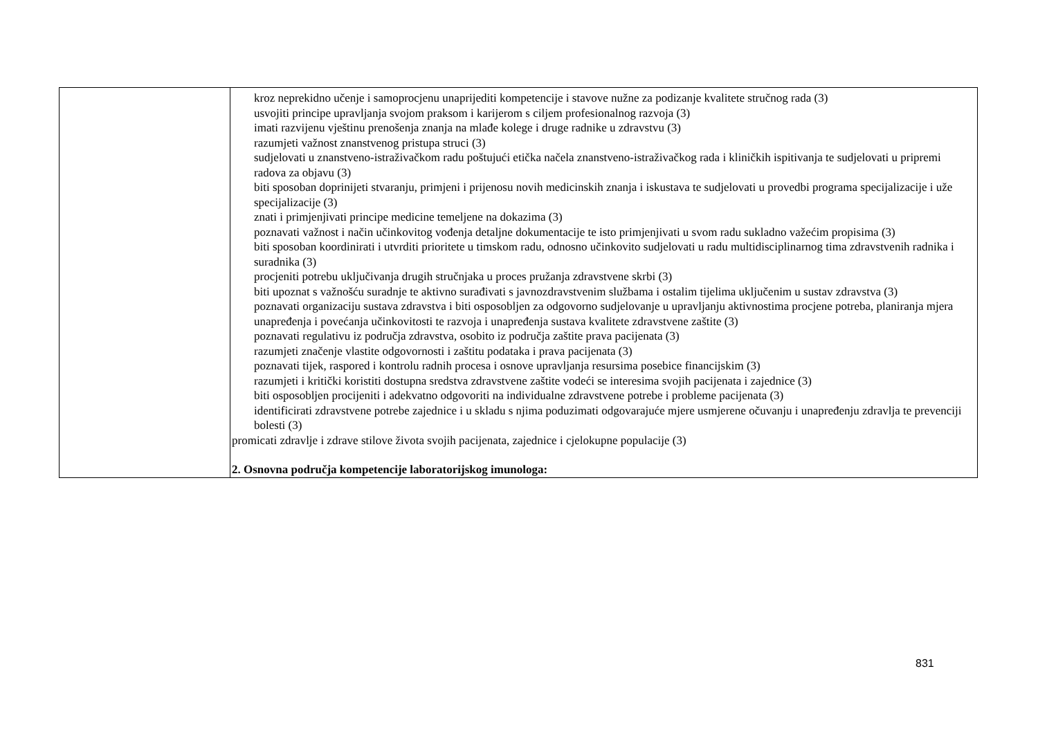| | kroz neprekidno učenje i samoprocjenu unaprijediti kompetencije i stavove nužne za podizanje kvalitete stručnog rada (3) usvojiti principe upravljanja svojom praksom i karijerom s ciljem profesionalnog razvoja (3) imati razvijenu vještinu prenošenja znanja na mlađe kolege i druge radnike u zdravstvu (3) razumjeti važnost znanstvenog pristupa struci (3) sudjelovati u znanstveno-istraživačkom radu poštujući etička načela znanstveno-istraživačkog rada i kliničkih ispitivanja te sudjelovati u pripremi radova za objavu (3) biti sposoban doprinijeti stvaranju, primjeni i prijenosu novih medicinskih znanja i iskustava te sudjelovati u provedbi programa specijalizacije i uže specijalizacije (3) znati i primjenjivati principe medicine temeljene na dokazima (3) poznavati važnost i način učinkovitog vođenja detaljne dokumentacije te isto primjenjivati u svom radu sukladno važećim propisima (3) biti sposoban koordinirati i utvrditi prioritete u timskom radu, odnosno učinkovito sudjelovati u radu multidisciplinarnog tima zdravstvenih radnika i suradnika (3) procjeniti potrebu uključivanja drugih stručnjaka u proces pružanja zdravstvene skrbi (3) biti upoznat s važnošću suradnje te aktivno surađivati s javnozdravstvenim službama i ostalim tijelima uključenim u sustav zdravstva (3) poznavati organizaciju sustava zdravstva i biti osposobljen za odgovorno sudjelovanje u upravljanju aktivnostima procjene potreba, planiranja mjera unapređenja i povećanja učinkovitosti te razvoja i unapređenja sustava kvalitete zdravstvene zaštite (3) poznavati regulativu iz područja zdravstva, osobito iz područja zaštite prava pacijenata (3) razumjeti značenje vlastite odgovornosti i zaštitu podataka i prava pacijenata (3) poznavati tijek, raspored i kontrolu radnih procesa i osnove upravljanja resursima posebice financijskim (3) razumjeti i kritički koristiti dostupna sredstva zdravstvene zaštite vodeći se interesima svojih pacijenata i zajednice (3) biti osposobljen procijeniti i adekvatno odgovoriti na individualne zdravstvene potrebe i probleme pacijenata (3) identificirati zdravstvene potrebe zajednice i u skladu s njima poduzimati odgovarajuće mjere usmjerene očuvanju i unapređenju zdravlja te prevenciji bolesti (3) promicati zdravlje i zdrave stilove života svojih pacijenata, zajednice i cjelokupne populacije (3) 2. Osnovna područja kompetencije laboratorijskog imunologa: |
831